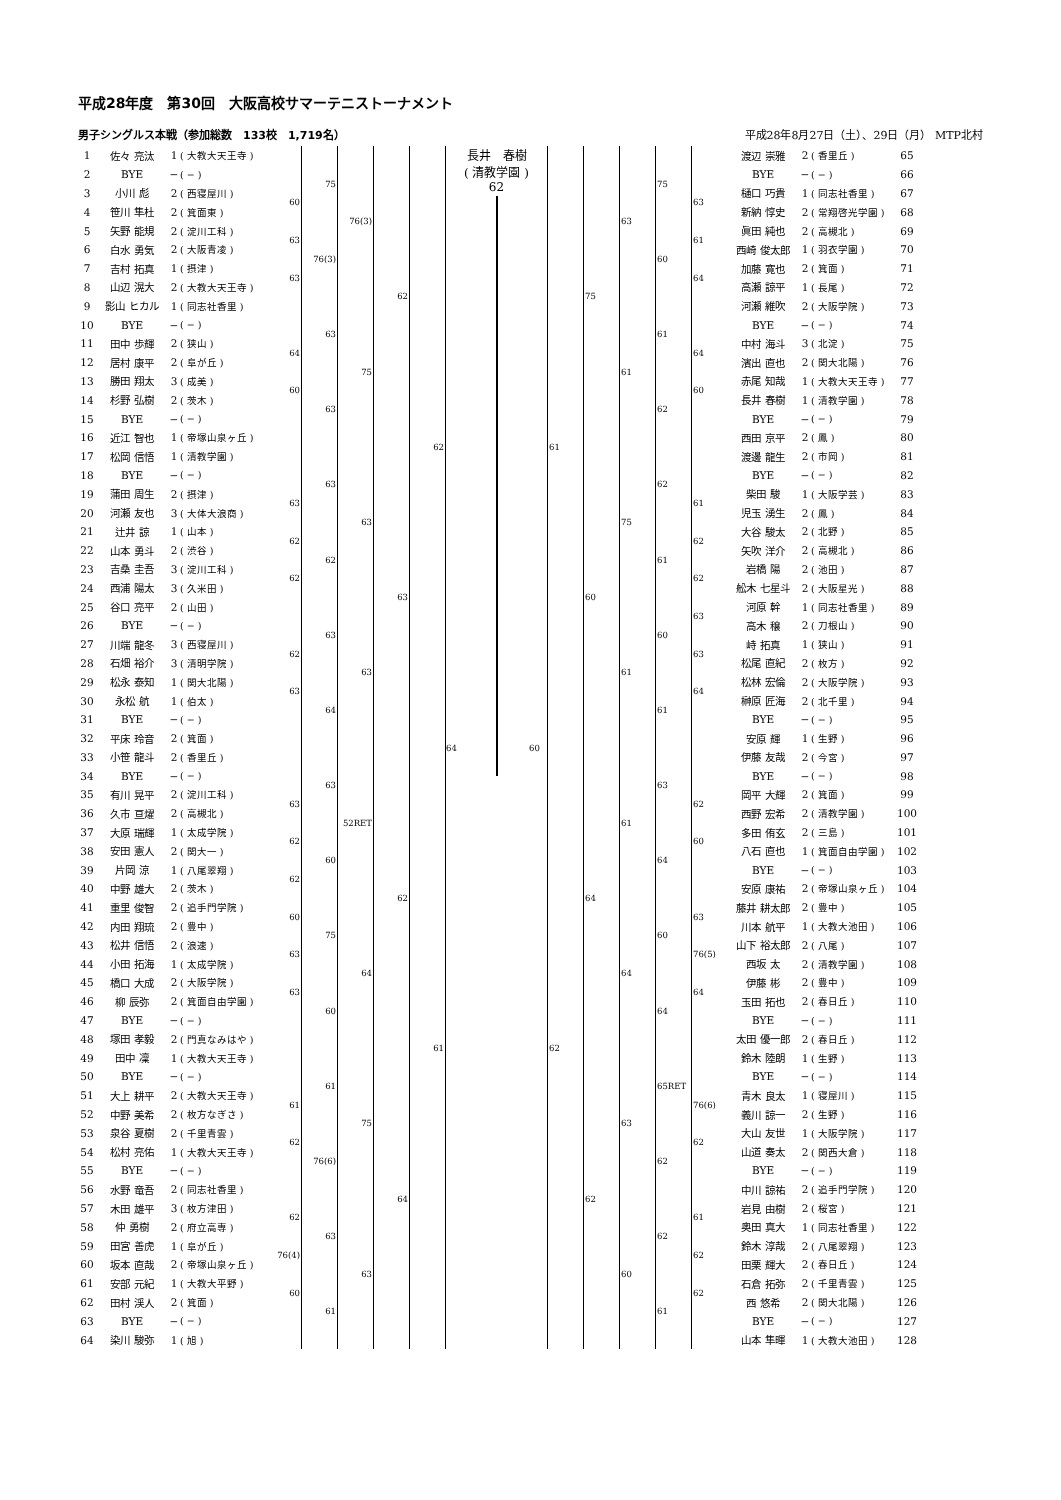平成28年度　第30回　大阪高校サマーテニストーナメント
男子シングルス本戦（参加総数　133校　1,719名） 平成28年8月27日（土）、29日（月） MTP北村
| 1 | 佐々 亮汰 | 1 | ( 大教大天王寺 ) | | 75 | 76(3) | 62 | 62 | 64 | 長井 春樹 ( 清教学園 ) 62 | 60 | 61 | 75 | 63 | 75 | | 渡辺 崇雅 | 2 | ( 香里丘 ) | 65 |
| 2 | BYE | − | ( − ) | | | | | | | | | | | | | | BYE | − | ( − ) | 66 |
| 3 | 小川 彪 | 2 | ( 西寝屋川 ) | 60 | | | | | | | | | | | | 63 | 樋口 巧貴 | 1 | ( 同志社香里 ) | 67 |
| 4 | 笹川 隼杜 | 2 | ( 箕面東 ) | | | | | | | | | | | | | | 新納 惇史 | 2 | ( 常翔啓光学園 ) | 68 |
| 5 | 矢野 能規 | 2 | ( 淀川工科 ) | 63 | 76(3) | | | | | | | | | | 60 | 61 | 眞田 純也 | 2 | ( 高槻北 ) | 69 |
| 6 | 白水 勇気 | 2 | ( 大阪青凌 ) | | | | | | | | | | | | | | 西崎 俊太郎 | 1 | ( 羽衣学園 ) | 70 |
| 7 | 吉村 拓真 | 1 | ( 摂津 ) | 63 | | | | | | | | | | | | 64 | 加藤 寛也 | 2 | ( 箕面 ) | 71 |
| 8 | 山辺 滉大 | 2 | ( 大教大天王寺 ) | | | | | | | | | | | | | | 高瀬 諒平 | 1 | ( 長尾 ) | 72 |
| 9 | 影山 ヒカル | 1 | ( 同志社香里 ) | | 63 | 75 | | | | | | | | 61 | 61 | | 河瀬 維吹 | 2 | ( 大阪学院 ) | 73 |
| 10 | BYE | − | ( − ) | | | | | | | | | | | | | | BYE | − | ( − ) | 74 |
| 11 | 田中 歩輝 | 2 | ( 狭山 ) | 64 | | | | | | | | | | | | 64 | 中村 海斗 | 3 | ( 北淀 ) | 75 |
| 12 | 居村 康平 | 2 | ( 阜が丘 ) | | | | | | | | | | | | | | 濱出 直也 | 2 | ( 関大北陽 ) | 76 |
| 13 | 勝田 翔太 | 3 | ( 成美 ) | 60 | 63 | | | | | | | | | | 62 | 60 | 赤尾 知哉 | 1 | ( 大教大天王寺 ) | 77 |
| 14 | 杉野 弘樹 | 2 | ( 茨木 ) | | | | | | | | | | | | | | 長井 春樹 | 1 | ( 清教学園 ) | 78 |
| 15 | BYE | − | ( − ) | | | | | | | | | | | | | | BYE | − | ( − ) | 79 |
| 16 | 近江 智也 | 1 | ( 帝塚山泉ヶ丘 ) | | | | | | | | | | | | | | 西田 京平 | 2 | ( 鳳 ) | 80 |
| 17 | 松岡 信悟 | 1 | ( 清教学園 ) | | 63 | 63 | 63 | | | | | | 60 | 75 | 62 | | 渡邊 龍生 | 2 | ( 市岡 ) | 81 |
| 18 | BYE | − | ( − ) | | | | | | | | | | | | | | BYE | − | ( − ) | 82 |
| 19 | 蒲田 周生 | 2 | ( 摂津 ) | 63 | | | | | | | | | | | | 61 | 柴田 駿 | 1 | ( 大阪学芸 ) | 83 |
| 20 | 河瀬 友也 | 3 | ( 大体大浪商 ) | | | | | | | | | | | | | | 児玉 湧生 | 2 | ( 鳳 ) | 84 |
| 21 | 辻井 諒 | 1 | ( 山本 ) | 62 | 62 | | | | | | | | | | 61 | 62 | 大谷 駿太 | 2 | ( 北野 ) | 85 |
| 22 | 山本 勇斗 | 2 | ( 渋谷 ) | | | | | | | | | | | | | | 矢吹 洋介 | 2 | ( 高槻北 ) | 86 |
| 23 | 吉桑 圭吾 | 3 | ( 淀川工科 ) | 62 | | | | | | | | | | | | 62 | 岩橋 陽 | 2 | ( 池田 ) | 87 |
| 24 | 西浦 陽太 | 3 | ( 久米田 ) | | | | | | | | | | | | | | 舩木 七星斗 | 2 | ( 大阪星光 ) | 88 |
| 25 | 谷口 亮平 | 2 | ( 山田 ) | | 63 | 63 | | | | | | | | 61 | 60 | 63 | 河原 幹 | 1 | ( 同志社香里 ) | 89 |
| 26 | BYE | − | ( − ) | | | | | | | | | | | | | | 高木 穣 | 2 | ( 刀根山 ) | 90 |
| 27 | 川端 龍冬 | 3 | ( 西寝屋川 ) | 62 | | | | | | | | | | | | 63 | 峙 拓真 | 1 | ( 狭山 ) | 91 |
| 28 | 石畑 裕介 | 3 | ( 清明学院 ) | | | | | | | | | | | | | | 松尾 直紀 | 2 | ( 枚方 ) | 92 |
| 29 | 松永 泰知 | 1 | ( 関大北陽 ) | 63 | 64 | | | | | | | | | | 61 | 64 | 松林 宏倫 | 2 | ( 大阪学院 ) | 93 |
| 30 | 永松 航 | 1 | ( 伯太 ) | | | | | | | | | | | | | | 榊原 匠海 | 2 | ( 北千里 ) | 94 |
| 31 | BYE | − | ( − ) | | | | | | | | | | | | | | BYE | − | ( − ) | 95 |
| 32 | 平床 玲音 | 2 | ( 箕面 ) | | | | | | | | | | | | | | 安原 輝 | 1 | ( 生野 ) | 96 |
| 33 | 小笹 龍斗 | 2 | ( 香里丘 ) | | 63 | 52RET | 62 | 61 | | | | 62 | 64 | 61 | 63 | | 伊藤 友哉 | 2 | ( 今宮 ) | 97 |
| 34 | BYE | − | ( − ) | | | | | | | | | | | | | | BYE | − | ( − ) | 98 |
| 35 | 有川 晃平 | 2 | ( 淀川工科 ) | 63 | | | | | | | | | | | | 62 | 岡平 大輝 | 2 | ( 箕面 ) | 99 |
| 36 | 久市 亘燿 | 2 | ( 高槻北 ) | | | | | | | | | | | | | | 西野 宏希 | 2 | ( 清教学園 ) | 100 |
| 37 | 大原 瑞輝 | 1 | ( 太成学院 ) | 62 | 60 | | | | | | | | | | 64 | 60 | 多田 侑玄 | 2 | ( 三島 ) | 101 |
| 38 | 安田 憲人 | 2 | ( 関大一 ) | | | | | | | | | | | | | | 八石 直也 | 1 | ( 箕面自由学園 ) | 102 |
| 39 | 片岡 涼 | 1 | ( 八尾翠翔 ) | 62 | | | | | | | | | | | | | BYE | − | ( − ) | 103 |
| 40 | 中野 雄大 | 2 | ( 茨木 ) | | | | | | | | | | | | | | 安原 康祐 | 2 | ( 帝塚山泉ヶ丘 ) | 104 |
| 41 | 重里 俊智 | 2 | ( 追手門学院 ) | 60 | 75 | 64 | | | | | | | | 64 | 60 | 63 | 藤井 耕太郎 | 2 | ( 豊中 ) | 105 |
| 42 | 内田 翔琉 | 2 | ( 豊中 ) | | | | | | | | | | | | | | 川本 航平 | 1 | ( 大教大池田 ) | 106 |
| 43 | 松井 信悟 | 2 | ( 浪速 ) | 63 | | | | | | | | | | | | 76(5) | 山下 裕太郎 | 2 | ( 八尾 ) | 107 |
| 44 | 小田 拓海 | 1 | ( 太成学院 ) | | | | | | | | | | | | | | 西坂 太 | 2 | ( 清教学園 ) | 108 |
| 45 | 橋口 大成 | 2 | ( 大阪学院 ) | 63 | 60 | | | | | | | | | | 64 | 64 | 伊藤 彬 | 2 | ( 豊中 ) | 109 |
| 46 | 柳 辰弥 | 2 | ( 箕面自由学園 ) | | | | | | | | | | | | | | 玉田 拓也 | 2 | ( 春日丘 ) | 110 |
| 47 | BYE | − | ( − ) | | | | | | | | | | | | | | BYE | − | ( − ) | 111 |
| 48 | 塚田 孝毅 | 2 | ( 門真なみはや ) | | | | | | | | | | | | | | 太田 優一郎 | 2 | ( 春日丘 ) | 112 |
| 49 | 田中 凜 | 1 | ( 大教大天王寺 ) | | 61 | 75 | 64 | | | | | | 62 | 63 | 65RET | | 鈴木 陸朗 | 1 | ( 生野 ) | 113 |
| 50 | BYE | − | ( − ) | | | | | | | | | | | | | | BYE | − | ( − ) | 114 |
| 51 | 大上 耕平 | 2 | ( 大教大天王寺 ) | 61 | | | | | | | | | | | | 76(6) | 青木 良太 | 1 | ( 寝屋川 ) | 115 |
| 52 | 中野 美希 | 2 | ( 枚方なぎさ ) | | | | | | | | | | | | | | 義川 諒一 | 2 | ( 生野 ) | 116 |
| 53 | 泉谷 夏樹 | 2 | ( 千里青雲 ) | 62 | 76(6) | | | | | | | | | | 62 | 62 | 大山 友世 | 1 | ( 大阪学院 ) | 117 |
| 54 | 松村 亮佑 | 1 | ( 大教大天王寺 ) | | | | | | | | | | | | | | 山道 奏太 | 2 | ( 関西大倉 ) | 118 |
| 55 | BYE | − | ( − ) | | | | | | | | | | | | | | BYE | − | ( − ) | 119 |
| 56 | 水野 竜吾 | 2 | ( 同志社香里 ) | | | | | | | | | | | | | | 中川 諒祐 | 2 | ( 追手門学院 ) | 120 |
| 57 | 木田 雄平 | 3 | ( 枚方津田 ) | 62 | 63 | 63 | | | | | | | | 60 | 62 | 61 | 岩見 由樹 | 2 | ( 桜宮 ) | 121 |
| 58 | 仲 勇樹 | 2 | ( 府立高専 ) | | | | | | | | | | | | | | 奥田 真大 | 1 | ( 同志社香里 ) | 122 |
| 59 | 田宮 善虎 | 1 | ( 阜が丘 ) | 76(4) | | | | | | | | | | | | 62 | 鈴木 淳哉 | 2 | ( 八尾翠翔 ) | 123 |
| 60 | 坂本 直哉 | 2 | ( 帝塚山泉ヶ丘 ) | | | | | | | | | | | | | | 田栗 輝大 | 2 | ( 春日丘 ) | 124 |
| 61 | 安部 元紀 | 1 | ( 大教大平野 ) | 60 | 61 | | | | | | | | | | 61 | 62 | 石倉 拓弥 | 2 | ( 千里青雲 ) | 125 |
| 62 | 田村 渓人 | 2 | ( 箕面 ) | | | | | | | | | | | | | | 西 悠希 | 2 | ( 関大北陽 ) | 126 |
| 63 | BYE | − | ( − ) | | | | | | | | | | | | | | BYE | − | ( − ) | 127 |
| 64 | 染川 駿弥 | 1 | ( 旭 ) | | | | | | | | | | | | | | 山本 隼暉 | 1 | ( 大教大池田 ) | 128 |